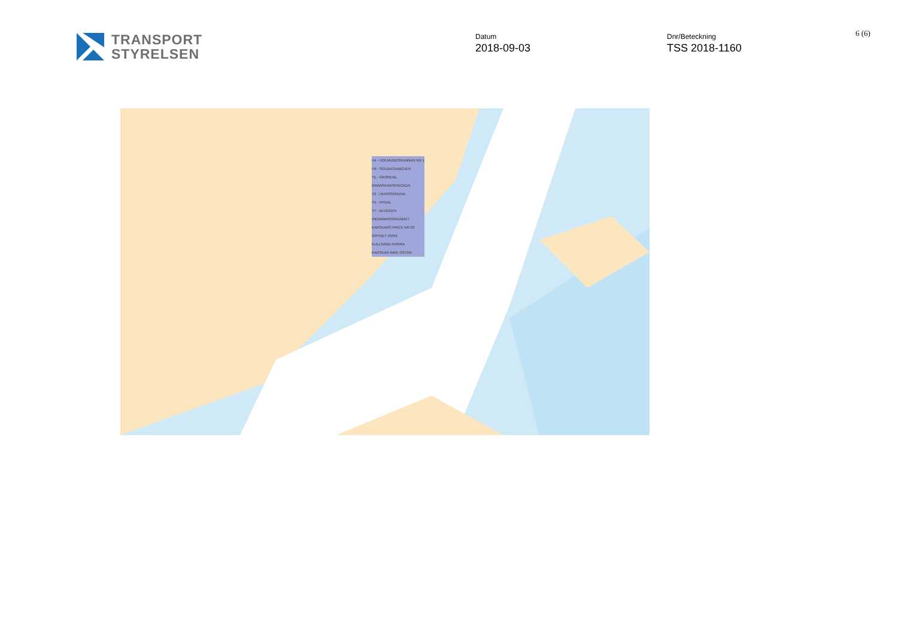TRANSPORT
STYRELSEN
Datum
2018-09-03
Dnr/Beteckning
TSS 2018-1160
6 (6)
H4 - HOLMUDDSRANNAN NR 1
H9 - SOLBACKABOJEN
Y1 - GRONDAL
GRANSKARSPRICKEN
Y2 - HEROSGRUND
Y5 - NYDAL
Y7 - ALUDDEN
INDIAMANSGRUNDET
KARSKARS PRICK NR 03
GRYNET OVRE
KULLSAND NORRA
KARSKAR INRE OSTRA